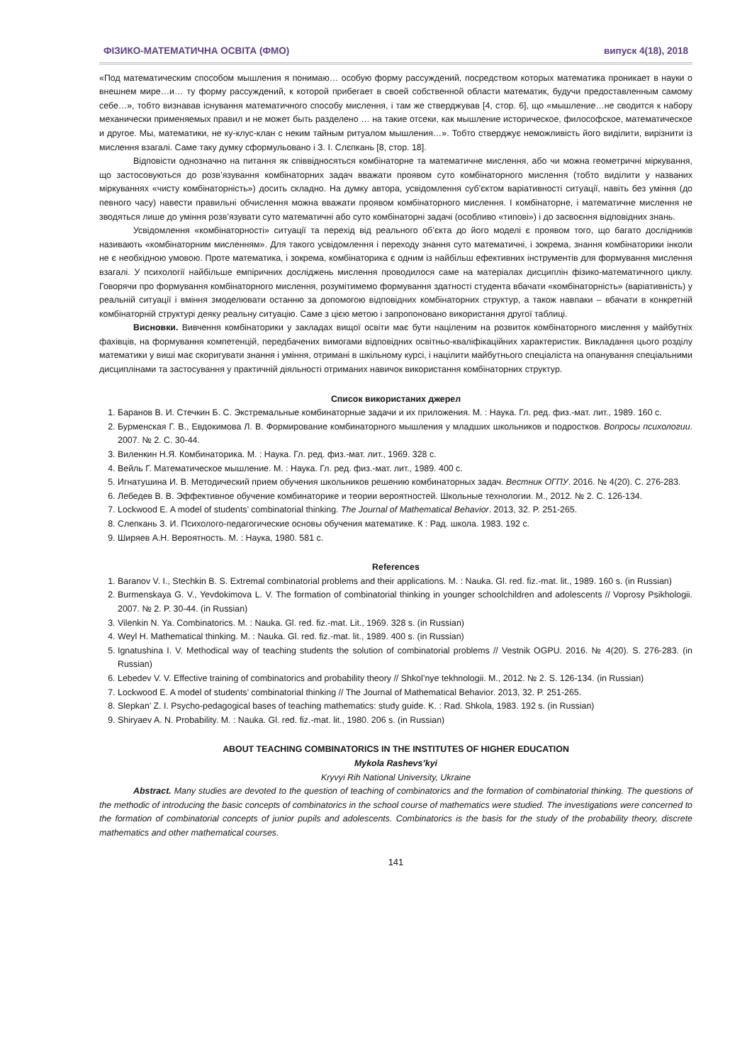ФІЗИКО-МАТЕМАТИЧНА ОСВІТА (ФМО) випуск 4(18), 2018
«Под математическим способом мышления я понимаю… особую форму рассуждений, посредством которых математика проникает в науки о внешнем мире…и… ту форму рассуждений, к которой прибегает в своей собственной области математик, будучи предоставленным самому себе…», тобто визнавав існування математичного способу мислення, і там же стверджував [4, стор. 6], що «мышление…не сводится к набору механически применяемых правил и не может быть разделено … на такие отсеки, как мышление историческое, философское, математическое и другое. Мы, математики, не ку-клус-клан с неким тайным ритуалом мышления…». Тобто стверджує неможливість його виділити, вирізнити із мислення взагалі. Саме таку думку сформульовано і З. І. Слєпкань [8, стор. 18].
Відповісти однозначно на питання як співвідносяться комбінаторне та математичне мислення, або чи можна геометричні міркування, що застосовуються до розв’язування комбінаторних задач вважати проявом суто комбінаторного мислення (тобто виділити у названих міркуваннях «чисту комбінаторність») досить складно. На думку автора, усвідомлення суб’єктом варіативності ситуації, навіть без уміння (до певного часу) навести правильні обчислення можна вважати проявом комбінаторного мислення. І комбінаторне, і математичне мислення не зводяться лише до уміння розв’язувати суто математичні або суто комбінаторні задачі (особливо «типові») і до засвоєння відповідних знань.
Усвідомлення «комбінаторності» ситуації та перехід від реального об’єкта до його моделі є проявом того, що багато дослідників називають «комбінаторним мисленням». Для такого усвідомлення і переходу знання суто математичні, і зокрема, знання комбінаторики інколи не є необхідною умовою. Проте математика, і зокрема, комбінаторика є одним із найбільш ефективних інструментів для формування мислення взагалі. У психології найбільше емпіричних досліджень мислення проводилося саме на матеріалах дисциплін фізико-математичного циклу. Говорячи про формування комбінаторного мислення, розумітимемо формування здатності студента вбачати «комбінаторність» (варіативність) у реальній ситуації і вміння змоделювати останню за допомогою відповідних комбінаторних структур, а також навпаки – вбачати в конкретній комбінаторній структурі деяку реальну ситуацію. Саме з цією метою і запропоновано використання другої таблиці.
Висновки. Вивчення комбінаторики у закладах вищої освіти має бути націленим на розвиток комбінаторного мислення у майбутніх фахівців, на формування компетенцій, передбачених вимогами відповідних освітньо-кваліфікаційних характеристик. Викладання цього розділу математики у виші має скоригувати знання і уміння, отримані в шкільному курсі, і націлити майбутнього спеціаліста на опанування спеціальними дисциплінами та застосування у практичній діяльності отриманих навичок використання комбінаторних структур.
Список використаних джерел
1. Баранов В. И. Стечкин Б. С. Экстремальные комбинаторные задачи и их приложения. М. : Наука. Гл. ред. физ.-мат. лит., 1989. 160 с.
2. Бурменская Г. В., Евдокимова Л. В. Формирование комбинаторного мышления у младших школьников и подростков. Вопросы психологии. 2007. № 2. С. 30-44.
3. Виленкин Н.Я. Комбинаторика. М. : Наука. Гл. ред. физ.-мат. лит., 1969. 328 с.
4. Вейль Г. Математическое мышление. М. : Наука. Гл. ред. физ.-мат. лит., 1989. 400 с.
5. Игнатушина И. В. Методический прием обучения школьников решению комбинаторных задач. Вестник ОГПУ. 2016. № 4(20). С. 276-283.
6. Лебедев В. В. Эффективное обучение комбинаторике и теории вероятностей. Школьные технологии. М., 2012. № 2. С. 126-134.
7. Lockwood E. A model of students’ combinatorial thinking. The Journal of Mathematical Behavior. 2013, 32. P. 251-265.
8. Слепкань З. И. Психолого-педагогические основы обучения математике. К : Рад. школа. 1983. 192 с.
9. Ширяев А.Н. Вероятность. М. : Наука, 1980. 581 с.
References
1. Baranov V. I., Stechkin B. S. Extremal combinatorial problems and their applications. M. : Nauka. Gl. red. fiz.-mat. lit., 1989. 160 s. (in Russian)
2. Burmenskaya G. V., Yevdokimova L. V. The formation of combinatorial thinking in younger schoolchildren and adolescents // Voprosy Psikhologii. 2007. № 2. P. 30-44. (in Russian)
3. Vilenkin N. Ya. Combinatorics. M. : Nauka. Gl. red. fiz.-mat. Lit., 1969. 328 s. (in Russian)
4. Weyl H. Mathematical thinking. M. : Nauka. Gl. red. fiz.-mat. lit., 1989. 400 s. (in Russian)
5. Ignatushina I. V. Methodical way of teaching students the solution of combinatorial problems // Vestnik OGPU. 2016. № 4(20). S. 276-283. (in Russian)
6. Lebedev V. V. Effective training of combinatorics and probability theory // Shkol’nye tekhnologii. M., 2012. № 2. S. 126-134. (in Russian)
7. Lockwood E. A model of students’ combinatorial thinking // The Journal of Mathematical Behavior. 2013, 32. P. 251-265.
8. Slepkan’ Z. I. Psycho-pedagogical bases of teaching mathematics: study guide. K. : Rad. Shkola, 1983. 192 s. (in Russian)
9. Shiryaev A. N. Probability. M. : Nauka. Gl. red. fiz.-mat. lit., 1980. 206 s. (in Russian)
ABOUT TEACHING COMBINATORICS IN THE INSTITUTES OF HIGHER EDUCATION
Mykola Rashevs’kyi
Kryvyi Rih National University, Ukraine
Abstract. Many studies are devoted to the question of teaching of combinatorics and the formation of combinatorial thinking. The questions of the methodic of introducing the basic concepts of combinatorics in the school course of mathematics were studied. The investigations were concerned to the formation of combinatorial concepts of junior pupils and adolescents. Combinatorics is the basis for the study of the probability theory, discrete mathematics and other mathematical courses.
141